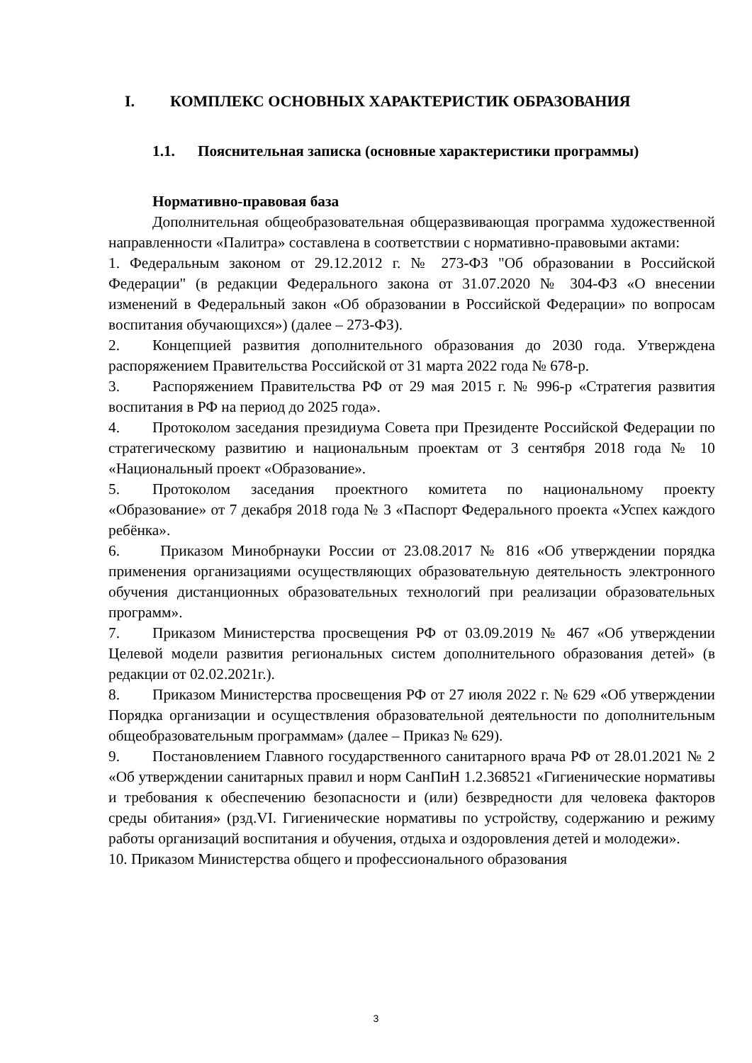I. КОМПЛЕКС ОСНОВНЫХ ХАРАКТЕРИСТИК ОБРАЗОВАНИЯ
1.1. Пояснительная записка (основные характеристики программы)
Нормативно-правовая база
Дополнительная общеобразовательная общеразвивающая программа художественной направленности «Палитра» составлена в соответствии с нормативно-правовыми актами:
1. Федеральным законом от 29.12.2012 г. № 273-ФЗ "Об образовании в Российской Федерации" (в редакции Федерального закона от 31.07.2020 № 304-ФЗ «О внесении изменений в Федеральный закон «Об образовании в Российской Федерации» по вопросам воспитания обучающихся») (далее – 273-ФЗ).
2. Концепцией развития дополнительного образования до 2030 года. Утверждена распоряжением Правительства Российской от 31 марта 2022 года № 678-р.
3. Распоряжением Правительства РФ от 29 мая 2015 г. № 996-р «Стратегия развития воспитания в РФ на период до 2025 года».
4. Протоколом заседания президиума Совета при Президенте Российской Федерации по стратегическому развитию и национальным проектам от 3 сентября 2018 года № 10 «Национальный проект «Образование».
5. Протоколом заседания проектного комитета по национальному проекту «Образование» от 7 декабря 2018 года № 3 «Паспорт Федерального проекта «Успех каждого ребёнка».
6. Приказом Минобрнауки России от 23.08.2017 № 816 «Об утверждении порядка применения организациями осуществляющих образовательную деятельность электронного обучения дистанционных образовательных технологий при реализации образовательных программ».
7. Приказом Министерства просвещения РФ от 03.09.2019 № 467 «Об утверждении Целевой модели развития региональных систем дополнительного образования детей» (в редакции от 02.02.2021г.).
8. Приказом Министерства просвещения РФ от 27 июля 2022 г. № 629 «Об утверждении Порядка организации и осуществления образовательной деятельности по дополнительным общеобразовательным программам» (далее – Приказ № 629).
9. Постановлением Главного государственного санитарного врача РФ от 28.01.2021 № 2 «Об утверждении санитарных правил и норм СанПиН 1.2.368521 «Гигиенические нормативы и требования к обеспечению безопасности и (или) безвредности для человека факторов среды обитания» (рзд.VI. Гигиенические нормативы по устройству, содержанию и режиму работы организаций воспитания и обучения, отдыха и оздоровления детей и молодежи».
10. Приказом Министерства общего и профессионального образования
3